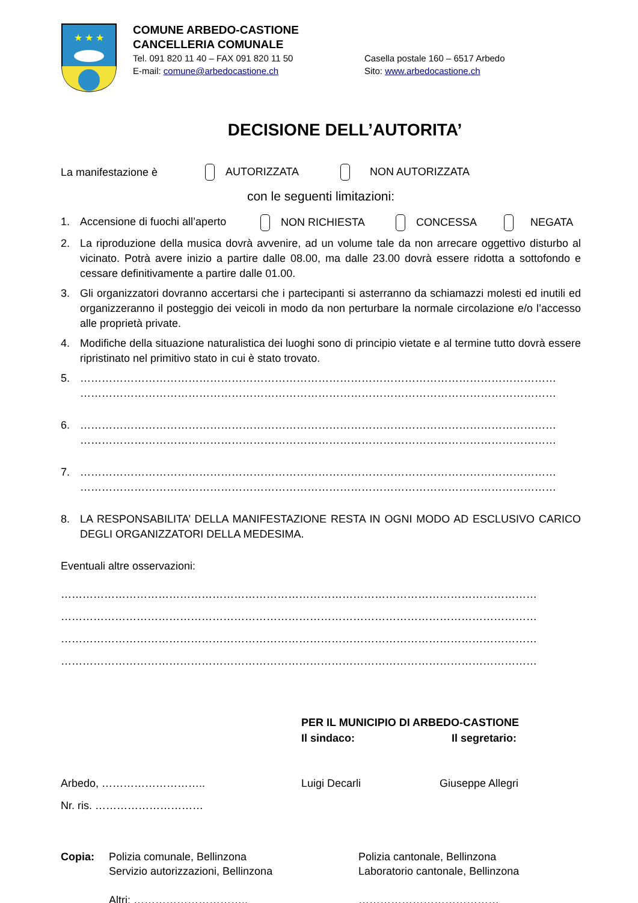★ ★ ★
COMUNE ARBEDO-CASTIONE
CANCELLERIA COMUNALE
Tel. 091 820 11 40 – FAX 091 820 11 50 Casella postale 160 – 6517 Arbedo
E-mail: comune@arbedocastione.ch Sito: www.arbedocastione.ch
DECISIONE DELL’AUTORITA’
La manifestazione è AUTORIZZATA NON AUTORIZZATA
con le seguenti limitazioni:
1. Accensione di fuochi all’aperto NON RICHIESTA CONCESSA NEGATA
2. La riproduzione della musica dovrà avvenire, ad un volume tale da non arrecare oggettivo disturbo al vicinato. Potrà avere inizio a partire dalle 08.00, ma dalle 23.00 dovrà essere ridotta a sottofondo e cessare definitivamente a partire dalle 01.00.
3. Gli organizzatori dovranno accertarsi che i partecipanti si asterranno da schiamazzi molesti ed inutili ed organizzeranno il posteggio dei veicoli in modo da non perturbare la normale circolazione e/o l’accesso alle proprietà private.
4. Modifiche della situazione naturalistica dei luoghi sono di principio vietate e al termine tutto dovrà essere ripristinato nel primitivo stato in cui è stato trovato.
5. ……………………………………………………………………………………………………………………
……………………………………………………………………………………………………………………
6. ……………………………………………………………………………………………………………………
……………………………………………………………………………………………………………………
7. ……………………………………………………………………………………………………………………
……………………………………………………………………………………………………………………
8. LA RESPONSABILITA’ DELLA MANIFESTAZIONE RESTA IN OGNI MODO AD ESCLUSIVO CARICO DEGLI ORGANIZZATORI DELLA MEDESIMA.
Eventuali altre osservazioni:
……………………………………………………………………………………………………………………
……………………………………………………………………………………………………………………
……………………………………………………………………………………………………………………
……………………………………………………………………………………………………………………
PER IL MUNICIPIO DI ARBEDO-CASTIONE
Il sindaco: Il segretario:
Arbedo, ……………………….. Luigi Decarli Giuseppe Allegri
Nr. ris. …………………………
Copia: Polizia comunale, Bellinzona
Servizio autorizzazioni, Bellinzona
Altri: ………………………….. Polizia cantonale, Bellinzona
Laboratorio cantonale, Bellinzona
…………………………………